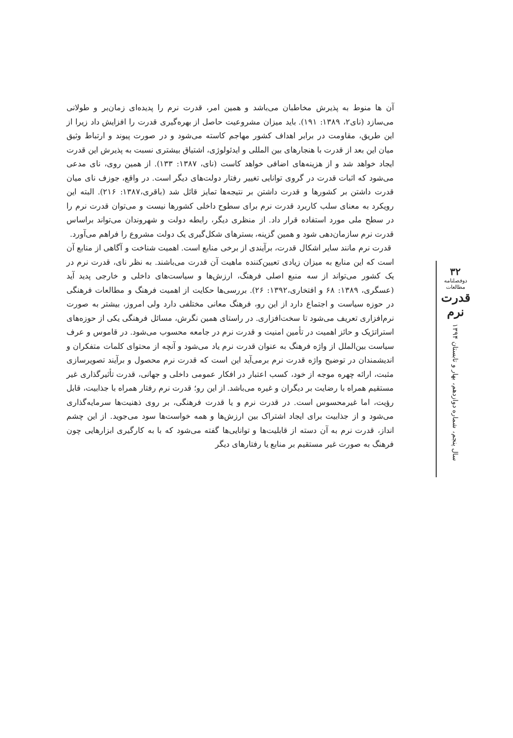آن ها منوط به پذیرش مخاطبان می‌باشد و همین امر، قدرت نرم را پدیده‌ای زمان‌بر و طولانی می‌سازد (نای۲، ۱۳۸۹: ۱۹۱). باید میزان مشروعیت حاصل از بهره‌گیری قدرت را افزایش داد زیرا از این طریق، مقاومت در برابر اهداف کشور مهاجم کاسته می‌شود و در صورت پیوند و ارتباط وثیق میان این بعد از قدرت با هنجارهای بین المللی و ایدئولوژی، اشتیاق بیشتری نسبت به پذیرش این قدرت ایجاد خواهد شد و از هزینه‌های اضافی خواهد کاست (نای، ۱۳۸۷: ۱۳۳). از همین روی، نای مدعی می‌شود که اثبات قدرت در گروی توانایی تغییر رفتار دولت‌های دیگر است. در واقع، جوزف نای میان قدرت داشتن بر کشورها و قدرت داشتن بر نتیجه‌ها تمایز قائل شد (باقری،۱۳۸۷: ۲۱۶). البته این رویکرد به معنای سلب کاربرد قدرت نرم برای سطوح داخلی کشورها نیست و می‌توان قدرت نرم را در سطح ملی مورد استفاده قرار داد. از منظری دیگر، رابطه دولت و شهروندان می‌تواند براساس قدرت نرم سازمان‌دهی شود و همین گزینه، بسترهای شکل‌گیری یک دولت مشروع را فراهم می‌آورد.
قدرت نرم مانند سایر اشکال قدرت، برآیندی از برخی منابع است. اهمیت شناخت و آگاهی از منابع آن است که این منابع به میزان زیادی تعیین‌کننده ماهیت آن قدرت می‌باشند. به نظر نای، قدرت نرم در یک کشور می‌تواند از سه منبع اصلی فرهنگ، ارزش‌ها و سیاست‌های داخلی و خارجی پدید آید (عسگری، ۱۳۸۹: ۶۸ و افتخاری،۱۳۹۲: ۲۶). بررسی‌ها حکایت از اهمیت فرهنگ و مطالعات فرهنگی در حوزه سیاست و اجتماع دارد از این رو، فرهنگ معانی مختلفی دارد ولی امروز، بیشتر به صورت نرم‌افزاری تعریف می‌شود تا سخت‌افزاری. در راستای همین نگرش، مسائل فرهنگی یکی از حوزه‌های استراتژیک و حائز اهمیت در تأمین امنیت و قدرت نرم در جامعه محسوب می‌شود. در قاموس و عرف سیاست بین‌الملل از واژه فرهنگ به عنوان قدرت نرم یاد می‌شود و آنچه از محتوای کلمات متفکران و اندیشمندان در توضیح واژه قدرت نرم برمی‌آید این است که قدرت نرم محصول و برآیند تصویرسازی مثبت، ارائه چهره موجه از خود، کسب اعتبار در افکار عمومی داخلی و جهانی، قدرت تأثیرگذاری غیر مستقیم همراه با رضایت بر دیگران و غیره می‌باشد. از این رو؛ قدرت نرم رفتار همراه با جذابیت، قابل رؤیت، اما غیرمحسوس است. در قدرت نرم و یا قدرت فرهنگی، بر روی ذهنیت‌ها سرمایه‌گذاری می‌شود و از جذابیت برای ایجاد اشتراک بین ارزش‌ها و همه خواست‌ها سود می‌جوید. از این چشم انداز، قدرت نرم به آن دسته از قابلیت‌ها و توانایی‌ها گفته می‌شود که با به کارگیری ابزارهایی چون فرهنگ به صورت غیر مستقیم بر منابع یا رفتارهای دیگر
۳۲
دوفصلنامه مطالعات
قدرت نرم
سال پنجم، شماره دوازدهم، بهار و تابستان ۱۳۹۴